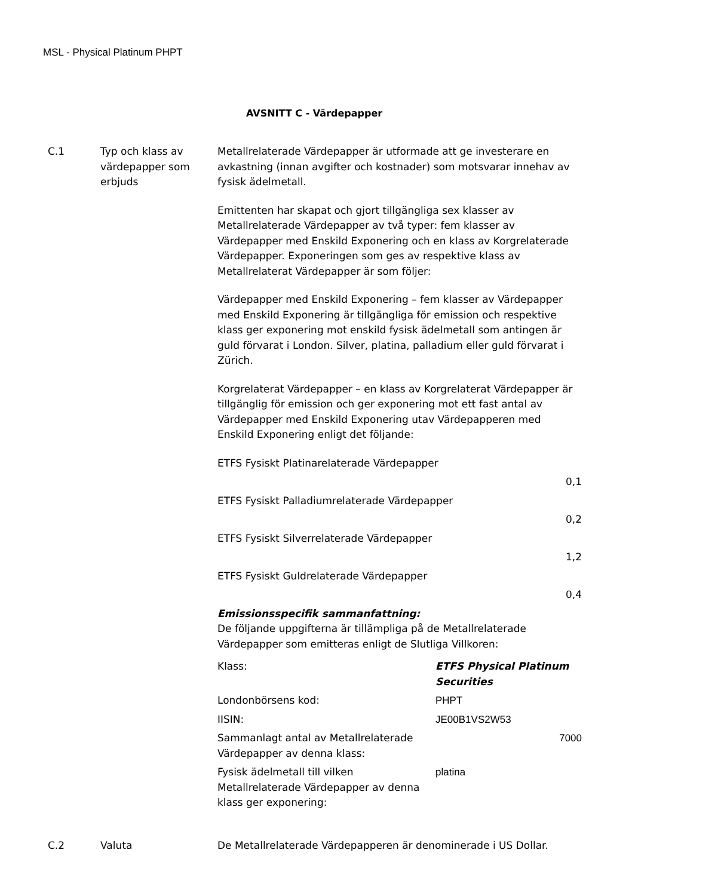MSL - Physical Platinum PHPT
AVSNITT C - Värdepapper
C.1 Typ och klass av värdepapper som erbjuds
Metallrelaterade Värdepapper är utformade att ge investerare en avkastning (innan avgifter och kostnader) som motsvarar innehav av fysisk ädelmetall.
Emittenten har skapat och gjort tillgängliga sex klasser av Metallrelaterade Värdepapper av två typer: fem klasser av Värdepapper med Enskild Exponering och en klass av Korgrelaterade Värdepapper. Exponeringen som ges av respektive klass av Metallrelaterat Värdepapper är som följer:
Värdepapper med Enskild Exponering – fem klasser av Värdepapper med Enskild Exponering är tillgängliga för emission och respektive klass ger exponering mot enskild fysisk ädelmetall som antingen är guld förvarat i London. Silver, platina, palladium eller guld förvarat i Zürich.
Korgrelaterat Värdepapper – en klass av Korgrelaterat Värdepapper är tillgänglig för emission och ger exponering mot ett fast antal av Värdepapper med Enskild Exponering utav Värdepapperen med Enskild Exponering enligt det följande:
| ETFS Fysiskt Platinarelaterade Värdepapper |
| 0,1 |
| ETFS Fysiskt Palladiumrelaterade Värdepapper |
| 0,2 |
| ETFS Fysiskt Silverrelaterade Värdepapper |
| 1,2 |
| ETFS Fysiskt Guldrelaterade Värdepapper |
| 0,4 |
Emissionsspecifik sammanfattning:
De följande uppgifterna är tillämpliga på de Metallrelaterade Värdepapper som emitteras enligt de Slutliga Villkoren:
| Klass: | ETFS Physical Platinum Securities |
| Londonbörsens kod: | PHPT |
| IISIN: | JE00B1VS2W53 |
| Sammanlagt antal av Metallrelaterade Värdepapper av denna klass: | 7000 |
| Fysisk ädelmetall till vilken Metallrelaterade Värdepapper av denna klass ger exponering: | platina |
C.2 Valuta De Metallrelaterade Värdepapperen är denominerade i US Dollar.